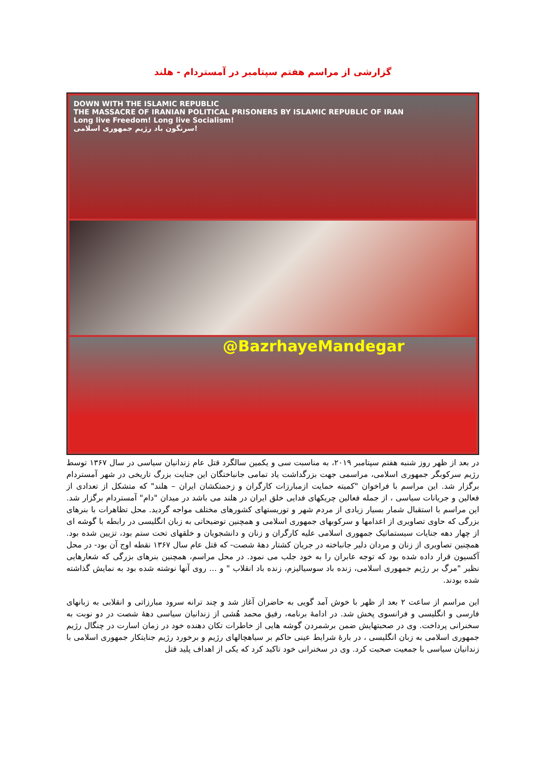گزارشی از مراسم هفتم سپتامبر در آمستردام - هلند
DOWN WITH THE ISLAMIC REPUBLIC
THE MASSACRE OF IRANIAN POLITICAL PRISONERS BY ISLAMIC REPUBLIC OF IRAN
Long live Freedom! Long live Socialism!
سرنگون باد رژیم جمهوری اسلامی!
@BazrhayeMandegar
در بعد از ظهر روز شنبه هفتم سپتامبر ۲۰۱۹، به مناسبت سی و یکمین سالگرد قتل عام زندانیان سیاسی در سال ۱۳۶۷ توسط رژیم سرکوبگر جمهوری اسلامی، مراسمی جهت بزرگداشت یاد تمامی جانباختگان این جنایت بزرگ تاریخی در شهر آمستردام برگزار شد. این مراسم با فراخوان "کمیته حمایت ازمبارزات کارگران و زحمتکشان ایران – هلند" که متشکل از تعدادی از فعالین و جریانات سیاسی ، از جمله فعالین چریکهای فدایی خلق ایران در هلند می باشد در میدان "دام" آمستردام برگزار شد. این مراسم با استقبال شمار بسیار زیادی از مردم شهر و توریستهای کشورهای مختلف مواجه گردید. محل تظاهرات با بنرهای بزرگی که حاوی تصاویری از اعدامها و سرکوبهای جمهوری اسلامی و همچنین توضیحاتی به زبان انگلیسی در رابطه با گوشه ای از چهار دهه جنایات سیستماتیک جمهوری اسلامی علیه کارگران و زنان و دانشجویان و خلقهای تحت ستم بود، تزیین شده بود. همچنین تصاویری از زنان و مردان دلیر جانباخته در جریان کشتار دهۀ شصت- که قتل عام سال ۱۳۶۷ نقطه اوج آن بود- در محل آکسیون قرار داده شده بود که توجه عابران را به خود جلب می نمود. در محل مراسم، همچنین بنرهای بزرگی که شعارهایی نظیر "مرگ بر رژیم جمهوری اسلامی، زنده باد سوسیالیزم، زنده باد انقلاب " و ... روی آنها نوشته شده بود به نمایش گذاشته شده بودند.
این مراسم از ساعت ۲ بعد از ظهر با خوش آمد گویی به حاضران آغاز شد و چند ترانه سرود مبارزاتی و انقلابی به زبانهای فارسی و انگلیسی و فرانسوی پخش شد. در ادامۀ برنامه، رفیق محمد هُشی از زندانیان سیاسی دهۀ شصت در دو نوبت به سخنرانی پرداخت. وی در صحبتهایش ضمن برشمردن گوشه هایی از خاطرات تکان دهنده خود در زمان اسارت در چنگال رژیم جمهوری اسلامی به زبان انگلیسی ، در بارۀ شرایط عینی حاکم بر سیاهچالهای رژیم و برخورد رژیم جنایتکار جمهوری اسلامی با زندانیان سیاسی با جمعیت صحبت کرد. وی در سخنرانی خود تاکید کرد که یکی از اهداف پلید قتل